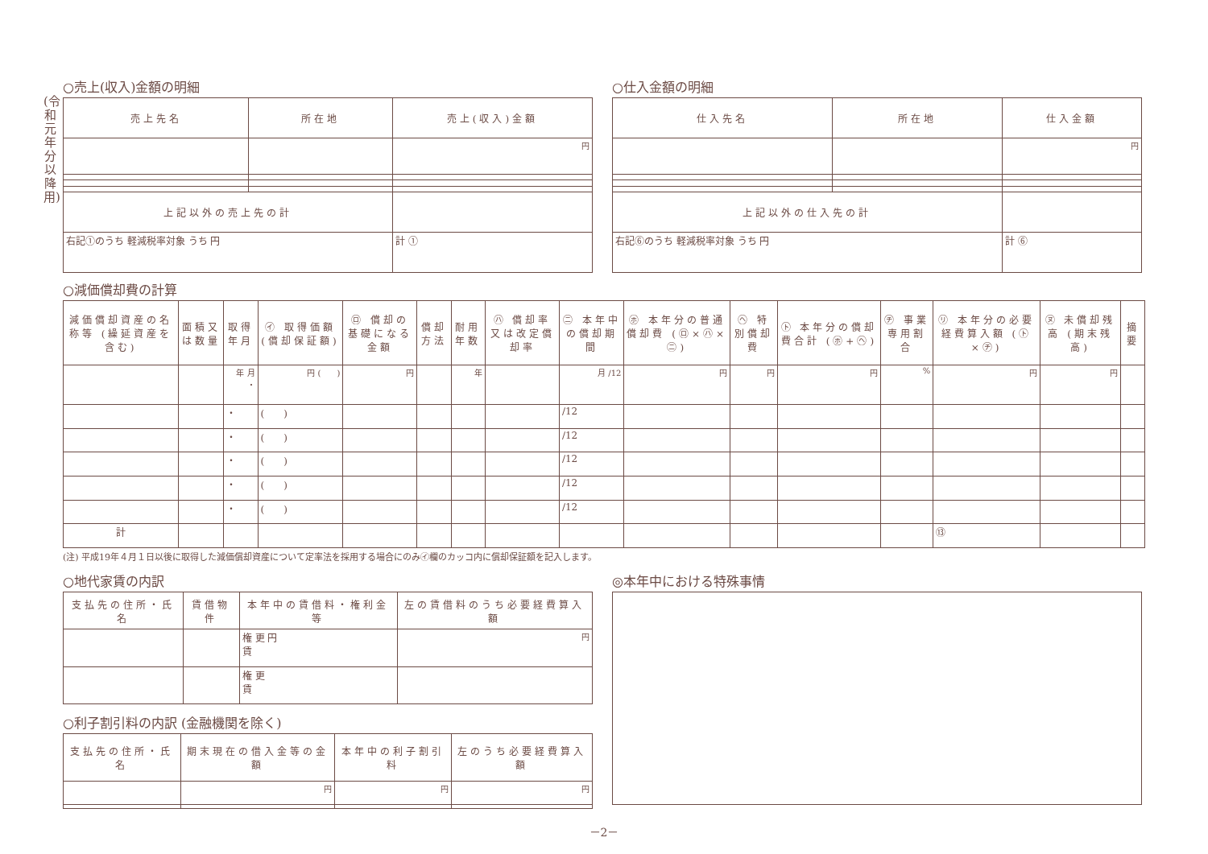(令和元年分以降用)
○売上(収入)金額の明細
| 売上先名 | 所在地 | 売上(収入)金額 |
| --- | --- | --- |
| | | 円 |
| 上記以外の売上先の計 | | |
| 右記①のうち 軽減税率対象 うち 円 | | 計 ① |
○仕入金額の明細
| 仕入先名 | 所在地 | 仕入金額 |
| --- | --- | --- |
| | | 円 |
| 上記以外の仕入先の計 | | |
| 右記⑥のうち 軽減税率対象 うち 円 | | 計 ⑥ |
○減価償却費の計算
| 減価償却資産の名称等 (繰延資産を含む) | 面積又は数量 | 取得年月 | ㋑ 取得価額 (償却保証額) | ㋺ 償却の基礎になる金額 | 償却方法 | 耐用年数 | ㋩ 償却率又は改定償却率 | ㋥ 本年中の償却期間 | ㋭ 本年分の普通償却費 (㋺×㋩×㋥) | ㋬ 特別償却費 | ㋣ 本年分の償却費合計 (㋭+㋬) | ㋠ 事業専用割合 | ㋷ 本年分の必要経費算入額 (㋣×㋠) | ㋦ 未償却残高 (期末残高) | 摘要 |
| --- | --- | --- | --- | --- | --- | --- | --- | --- | --- | --- | --- | --- | --- | --- | --- |
| | | 年 月 ・ | 円 ( ) | 円 | | 年 | | 月 /12 | 円 | 円 | 円 | % | 円 | 円 | |
| | | ・ | ( ) | | | | | /12 | | | | | | | |
| | | ・ | ( ) | | | | | /12 | | | | | | | |
| | | ・ | ( ) | | | | | /12 | | | | | | | |
| | | ・ | ( ) | | | | | /12 | | | | | | | |
| | | ・ | ( ) | | | | | /12 | | | | | | | |
| 計 | | | | | | | | | | | | | ⑬ | | |
(注) 平成19年４月１日以後に取得した減価償却資産について定率法を採用する場合にのみ㋑欄のカッコ内に償却保証額を記入します。
○地代家賃の内訳
| 支払先の住所・氏名 | 賃借物件 | 本年中の賃借料・権利金等 | 左の賃借料のうち必要経費算入額 |
| --- | --- | --- | --- |
| | | 権 更 円 賃 | 円 |
| | | 権 更 賃 | |
○利子割引料の内訳 (金融機関を除く)
| 支払先の住所・氏名 | 期末現在の借入金等の金額 | 本年中の利子割引料 | 左のうち必要経費算入額 |
| --- | --- | --- | --- |
| | 円 | 円 | 円 |
◎本年中における特殊事情
－2－